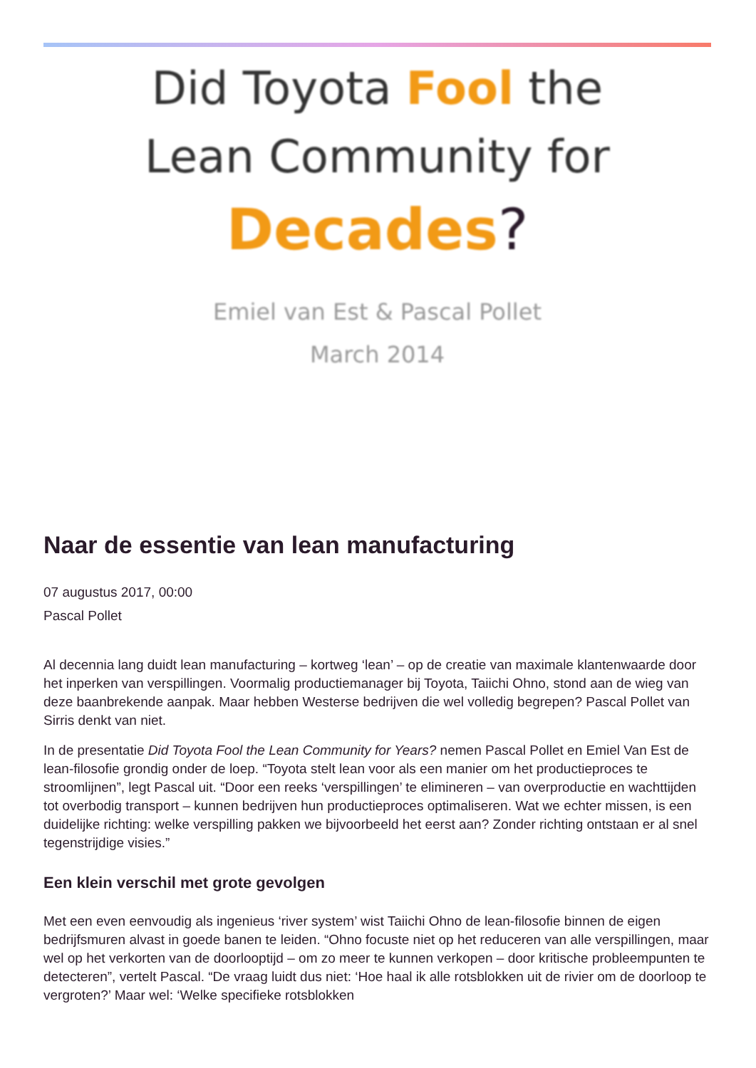Did Toyota Fool the
Lean Community for
Decades?
Emiel van Est & Pascal Pollet
March 2014
Naar de essentie van lean manufacturing
07 augustus 2017, 00:00
Pascal Pollet
Al decennia lang duidt lean manufacturing – kortweg ‘lean’ – op de creatie van maximale klantenwaarde door het inperken van verspillingen. Voormalig productiemanager bij Toyota, Taiichi Ohno, stond aan de wieg van deze baanbrekende aanpak. Maar hebben Westerse bedrijven die wel volledig begrepen? Pascal Pollet van Sirris denkt van niet.
In de presentatie Did Toyota Fool the Lean Community for Years? nemen Pascal Pollet en Emiel Van Est de lean-filosofie grondig onder de loep. “Toyota stelt lean voor als een manier om het productieproces te stroomlijnen”, legt Pascal uit. “Door een reeks ‘verspillingen’ te elimineren – van overproductie en wachttijden tot overbodig transport – kunnen bedrijven hun productieproces optimaliseren. Wat we echter missen, is een duidelijke richting: welke verspilling pakken we bijvoorbeeld het eerst aan? Zonder richting ontstaan er al snel tegenstrijdige visies.”
Een klein verschil met grote gevolgen
Met een even eenvoudig als ingenieus ‘river system’ wist Taiichi Ohno de lean-filosofie binnen de eigen bedrijfsmuren alvast in goede banen te leiden. “Ohno focuste niet op het reduceren van alle verspillingen, maar wel op het verkorten van de doorlooptijd – om zo meer te kunnen verkopen – door kritische probleempunten te detecteren”, vertelt Pascal. “De vraag luidt dus niet: ‘Hoe haal ik alle rotsblokken uit de rivier om de doorloop te vergroten?’ Maar wel: ‘Welke specifieke rotsblokken